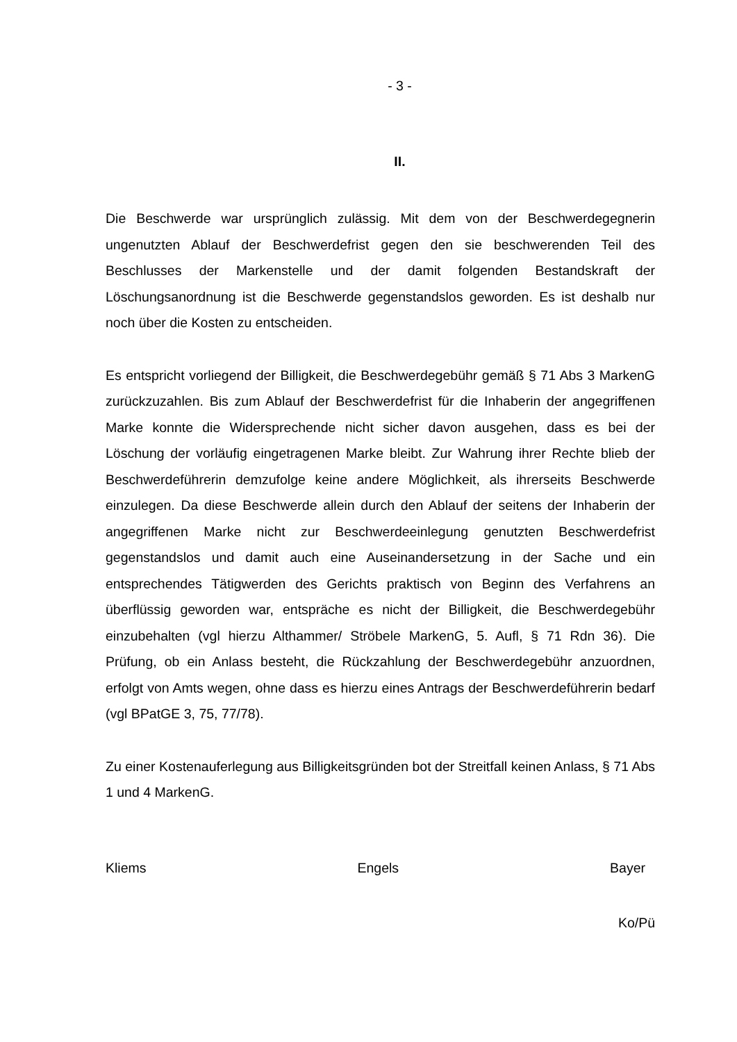- 3 -
II.
Die Beschwerde war ursprünglich zulässig. Mit dem von der Beschwerdegegnerin ungenutzten Ablauf der Beschwerdefrist gegen den sie beschwerenden Teil des Beschlusses der Markenstelle und der damit folgenden Bestandskraft der Löschungsanordnung ist die Beschwerde gegenstandslos geworden. Es ist deshalb nur noch über die Kosten zu entscheiden.
Es entspricht vorliegend der Billigkeit, die Beschwerdegebühr gemäß § 71 Abs 3 MarkenG zurückzuzahlen. Bis zum Ablauf der Beschwerdefrist für die Inhaberin der angegriffenen Marke konnte die Widersprechende nicht sicher davon ausgehen, dass es bei der Löschung der vorläufig eingetragenen Marke bleibt. Zur Wahrung ihrer Rechte blieb der Beschwerdeführerin demzufolge keine andere Möglichkeit, als ihrerseits Beschwerde einzulegen. Da diese Beschwerde allein durch den Ablauf der seitens der Inhaberin der angegriffenen Marke nicht zur Beschwerdeeinlegung genutzten Beschwerdefrist gegenstandslos und damit auch eine Auseinandersetzung in der Sache und ein entsprechendes Tätigwerden des Gerichts praktisch von Beginn des Verfahrens an überflüssig geworden war, entspräche es nicht der Billigkeit, die Beschwerdegebühr einzubehalten (vgl hierzu Althammer/ Ströbele MarkenG, 5. Aufl, § 71 Rdn 36). Die Prüfung, ob ein Anlass besteht, die Rückzahlung der Beschwerdegebühr anzuordnen, erfolgt von Amts wegen, ohne dass es hierzu eines Antrags der Beschwerdeführerin bedarf (vgl BPatGE 3, 75, 77/78).
Zu einer Kostenauferlegung aus Billigkeitsgründen bot der Streitfall keinen Anlass, § 71 Abs 1 und 4 MarkenG.
Kliems Engels Bayer
Ko/Pü